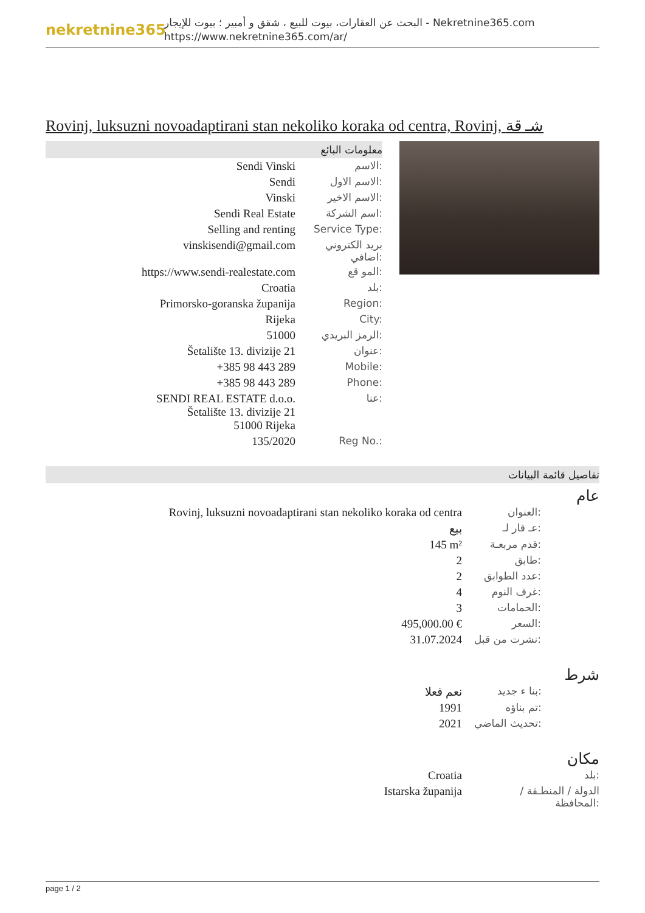nekretnine365
البحث عن العقارات، بيوت للبيع ، شقق و أمبير ؛ بيوت للإيجار - Nekretnine365.com
https://www.nekretnine365.com/ar/
Rovinj, luksuzni novoadaptirani stan nekoliko koraka od centra, Rovinj, شـ قة
معلومات البائع
| Sendi Vinski | الاسم: |
| Sendi | الاسم الاول: |
| Vinski | الاسم الاخير: |
| Sendi Real Estate | اسم الشركة: |
| Selling and renting | Service Type: |
| vinskisendi@gmail.com | بريد الكتروني اضافي: |
| https://www.sendi-realestate.com | المو قع: |
| Croatia | بلد: |
| Primorsko-goranska županija | Region: |
| Rijeka | City: |
| 51000 | الرمز البريدي: |
| Šetalište 13. divizije 21 | عنوان: |
| +385 98 443 289 | Mobile: |
| +385 98 443 289 | Phone: |
| SENDI REAL ESTATE d.o.o. Šetalište 13. divizije 21 51000 Rijeka | عنا: |
| 135/2020 | Reg No.: |
تفاصيل قائمة البيانات
عام
| Rovinj, luksuzni novoadaptirani stan nekoliko koraka od centra | العنوان: |
| بيع | عـ قار لـ: |
| 145 m² | قدم مربعـة: |
| 2 | طابق: |
| 2 | عدد الطوابق: |
| 4 | غرف النوم: |
| 3 | الحمامات: |
| 495,000.00 € | السعر: |
| 31.07.2024 | نشرت من قبل: |
شرط
| نعم فعلا | بنا ء جديد: |
| 1991 | تم بناؤه: |
| 2021 | تحديث الماضي: |
مكان
| Croatia | بلد: |
| Istarska županija | الدولة / المنطـقة / المحافظة: |
page 1 / 2